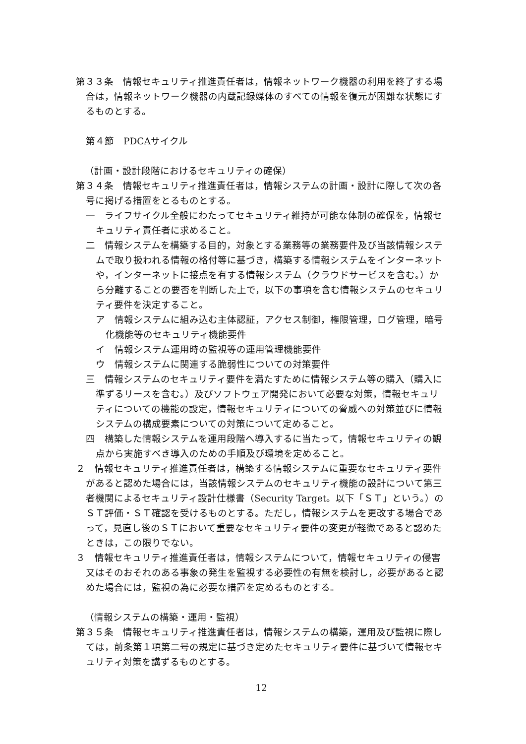第３３条　情報セキュリティ推進責任者は，情報ネットワーク機器の利用を終了する場合は，情報ネットワーク機器の内蔵記録媒体のすべての情報を復元が困難な状態にするものとする。
第４節　PDCAサイクル
（計画・設計段階におけるセキュリティの確保）
第３４条　情報セキュリティ推進責任者は，情報システムの計画・設計に際して次の各号に掲げる措置をとるものとする。
一　ライフサイクル全般にわたってセキュリティ維持が可能な体制の確保を，情報セキュリティ責任者に求めること。
二　情報システムを構築する目的，対象とする業務等の業務要件及び当該情報システムで取り扱われる情報の格付等に基づき，構築する情報システムをインターネットや，インターネットに接点を有する情報システム（クラウドサービスを含む。）から分離することの要否を判断した上で，以下の事項を含む情報システムのセキュリティ要件を決定すること。
ア　情報システムに組み込む主体認証，アクセス制御，権限管理，ログ管理，暗号化機能等のセキュリティ機能要件
イ　情報システム運用時の監視等の運用管理機能要件
ウ　情報システムに関連する脆弱性についての対策要件
三　情報システムのセキュリティ要件を満たすために情報システム等の購入（購入に準ずるリースを含む。）及びソフトウェア開発において必要な対策，情報セキュリティについての機能の設定，情報セキュリティについての脅威への対策並びに情報システムの構成要素についての対策について定めること。
四　構築した情報システムを運用段階へ導入するに当たって，情報セキュリティの観点から実施すべき導入のための手順及び環境を定めること。
２　情報セキュリティ推進責任者は，構築する情報システムに重要なセキュリティ要件があると認めた場合には，当該情報システムのセキュリティ機能の設計について第三者機関によるセキュリティ設計仕様書（Security Target。以下「ＳＴ」という。）のＳＴ評価・ＳＴ確認を受けるものとする。ただし，情報システムを更改する場合であって，見直し後のＳＴにおいて重要なセキュリティ要件の変更が軽微であると認めたときは，この限りでない。
３　情報セキュリティ推進責任者は，情報システムについて，情報セキュリティの侵害又はそのおそれのある事象の発生を監視する必要性の有無を検討し，必要があると認めた場合には，監視の為に必要な措置を定めるものとする。
（情報システムの構築・運用・監視）
第３５条　情報セキュリティ推進責任者は，情報システムの構築，運用及び監視に際しては，前条第１項第二号の規定に基づき定めたセキュリティ要件に基づいて情報セキュリティ対策を講ずるものとする。
12